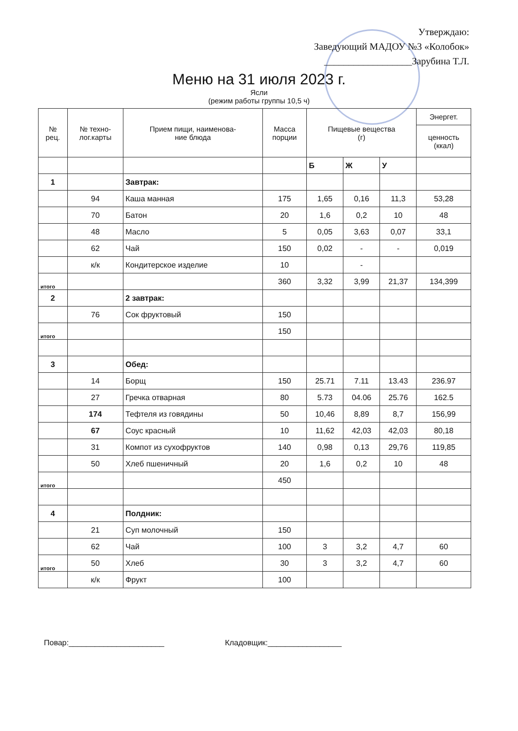Утверждаю:
Заведующий МАДОУ №3 «Колобок»
__________________Зарубина Т.Л.
Меню на 31 июля 2023 г.
Ясли
(режим работы группы 10,5 ч)
| № рец. | № техно- лог.карты | Прием пищи, наименова- ние блюда | Масса порции | Пищевые вещества (г) | | | Энергет. |
| --- | --- | --- | --- | --- | --- | --- | --- |
| | | | | | | | ценность (ккал) |
| | | | | Б | Ж | У | |
| 1 | | Завтрак: | | | | | |
| | 94 | Каша манная | 175 | 1,65 | 0,16 | 11,3 | 53,28 |
| | 70 | Батон | 20 | 1,6 | 0,2 | 10 | 48 |
| | 48 | Масло | 5 | 0,05 | 3,63 | 0,07 | 33,1 |
| | 62 | Чай | 150 | 0,02 | - | - | 0,019 |
| | к/к | Кондитерское изделие | 10 | | - | | |
| итого | | | 360 | 3,32 | 3,99 | 21,37 | 134,399 |
| 2 | | 2 завтрак: | | | | | |
| | 76 | Сок фруктовый | 150 | | | | |
| итого | | | 150 | | | | |
| 3 | | Обед: | | | | | |
| | 14 | Борщ | 150 | 25.71 | 7.11 | 13.43 | 236.97 |
| | 27 | Гречка отварная | 80 | 5.73 | 04.06 | 25.76 | 162.5 |
| | 174 | Тефтеля из говядины | 50 | 10,46 | 8,89 | 8,7 | 156,99 |
| | 67 | Соус красный | 10 | 11,62 | 42,03 | 42,03 | 80,18 |
| | 31 | Компот из сухофруктов | 140 | 0,98 | 0,13 | 29,76 | 119,85 |
| | 50 | Хлеб пшеничный | 20 | 1,6 | 0,2 | 10 | 48 |
| итого | | | 450 | | | | |
| 4 | | Полдник: | | | | | |
| | 21 | Суп молочный | 150 | | | | |
| | 62 | Чай | 100 | 3 | 3,2 | 4,7 | 60 |
| итого | 50 | Хлеб | 30 | 3 | 3,2 | 4,7 | 60 |
| | к/к | Фрукт | 100 | | | | |
Повар:______________________ Кладовщик:_________________